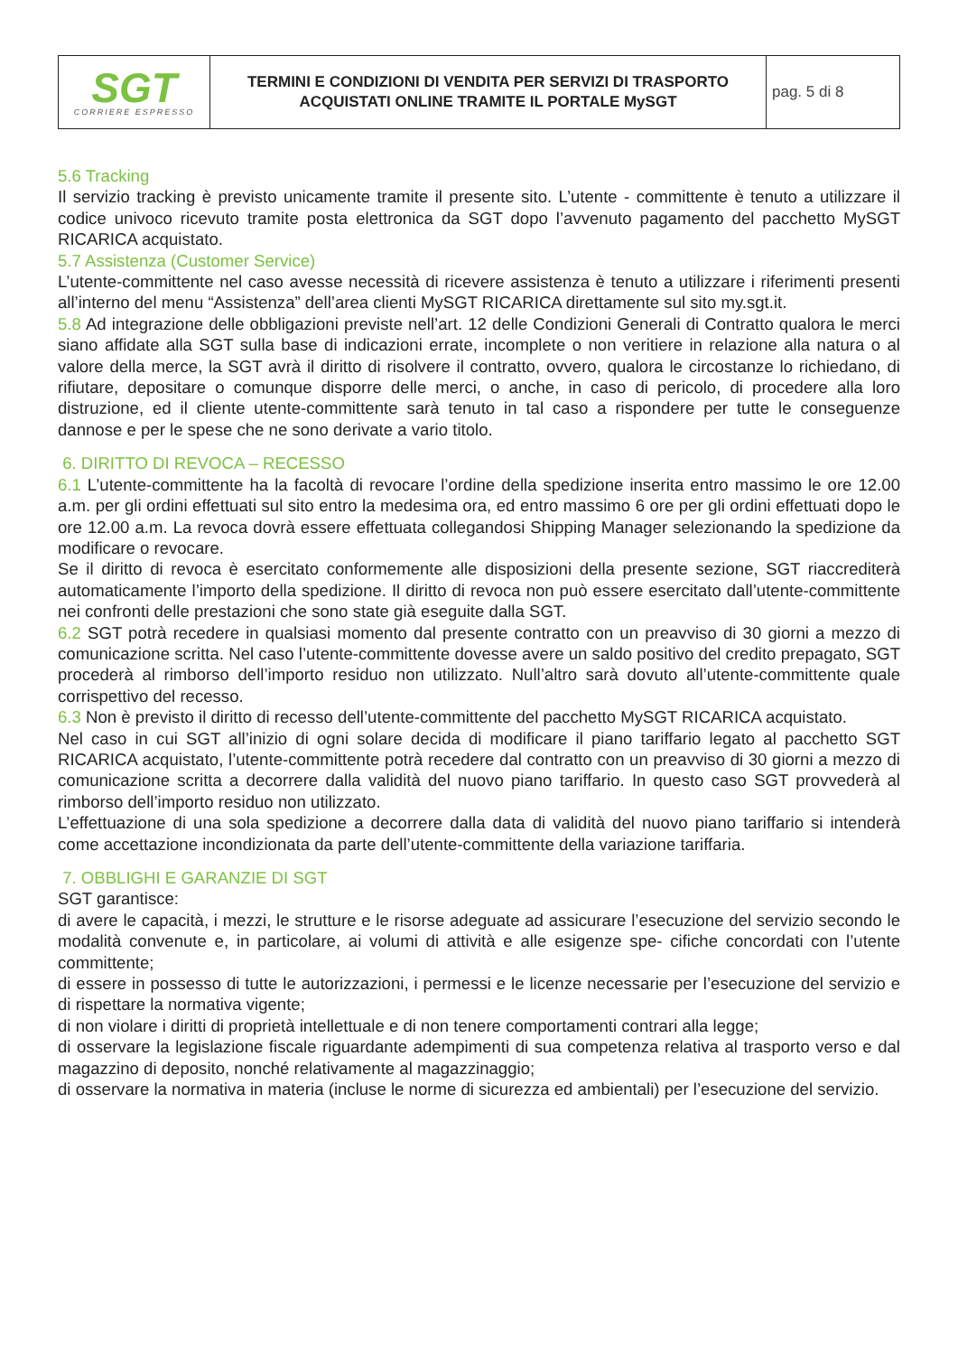| SGT CORRIERE ESPRESSO | TERMINI E CONDIZIONI DI VENDITA PER SERVIZI DI TRASPORTO ACQUISTATI ONLINE TRAMITE IL PORTALE MySGT | pag. 5 di 8 |
5.6 Tracking
Il servizio tracking è previsto unicamente tramite il presente sito. L’utente - committente è tenuto a utilizzare il codice univoco ricevuto tramite posta elettronica da SGT dopo l’avvenuto pagamento del pacchetto MySGT RICARICA acquistato.
5.7 Assistenza (Customer Service)
L’utente-committente nel caso avesse necessità di ricevere assistenza è tenuto a utilizzare i riferimenti presenti all’interno del menu “Assistenza” dell’area clienti MySGT RICARICA direttamente sul sito my.sgt.it.
5.8 Ad integrazione delle obbligazioni previste nell’art. 12 delle Condizioni Generali di Contratto qualora le merci siano affidate alla SGT sulla base di indicazioni errate, incomplete o non veritiere in relazione alla natura o al valore della merce, la SGT avrà il diritto di risolvere il contratto, ovvero, qualora le circostanze lo richiedano, di rifiutare, depositare o comunque disporre delle merci, o anche, in caso di pericolo, di procedere alla loro distruzione, ed il cliente utente-committente sarà tenuto in tal caso a rispondere per tutte le conseguenze dannose e per le spese che ne sono derivate a vario titolo.
6. DIRITTO DI REVOCA – RECESSO
6.1 L’utente-committente ha la facoltà di revocare l’ordine della spedizione inserita entro massimo le ore 12.00 a.m. per gli ordini effettuati sul sito entro la medesima ora, ed entro massimo 6 ore per gli ordini effettuati dopo le ore 12.00 a.m. La revoca dovrà essere effettuata collegandosi Shipping Manager selezionando la spedizione da modificare o revocare.
Se il diritto di revoca è esercitato conformemente alle disposizioni della presente sezione, SGT riaccrediterà automaticamente l’importo della spedizione. Il diritto di revoca non può essere esercitato dall’utente-committente nei confronti delle prestazioni che sono state già eseguite dalla SGT.
6.2 SGT potrà recedere in qualsiasi momento dal presente contratto con un preavviso di 30 giorni a mezzo di comunicazione scritta. Nel caso l’utente-committente dovesse avere un saldo positivo del credito prepagato, SGT procederà al rimborso dell’importo residuo non utilizzato. Null’altro sarà dovuto all’utente-committente quale corrispettivo del recesso.
6.3 Non è previsto il diritto di recesso dell’utente-committente del pacchetto MySGT RICARICA acquistato.
Nel caso in cui SGT all’inizio di ogni solare decida di modificare il piano tariffario legato al pacchetto SGT RICARICA acquistato, l’utente-committente potrà recedere dal contratto con un preavviso di 30 giorni a mezzo di comunicazione scritta a decorrere dalla validità del nuovo piano tariffario. In questo caso SGT provvederà al rimborso dell’importo residuo non utilizzato.
L’effettuazione di una sola spedizione a decorrere dalla data di validità del nuovo piano tariffario si intenderà come accettazione incondizionata da parte dell’utente-committente della variazione tariffaria.
7. OBBLIGHI E GARANZIE DI SGT
SGT garantisce:
di avere le capacità, i mezzi, le strutture e le risorse adeguate ad assicurare l’esecuzione del servizio secondo le modalità convenute e, in particolare, ai volumi di attività e alle esigenze spe- cifiche concordati con l’utente committente;
di essere in possesso di tutte le autorizzazioni, i permessi e le licenze necessarie per l’esecuzione del servizio e di rispettare la normativa vigente;
di non violare i diritti di proprietà intellettuale e di non tenere comportamenti contrari alla legge;
di osservare la legislazione fiscale riguardante adempimenti di sua competenza relativa al trasporto verso e dal magazzino di deposito, nonché relativamente al magazzinaggio;
di osservare la normativa in materia (incluse le norme di sicurezza ed ambientali) per l’esecuzione del servizio.